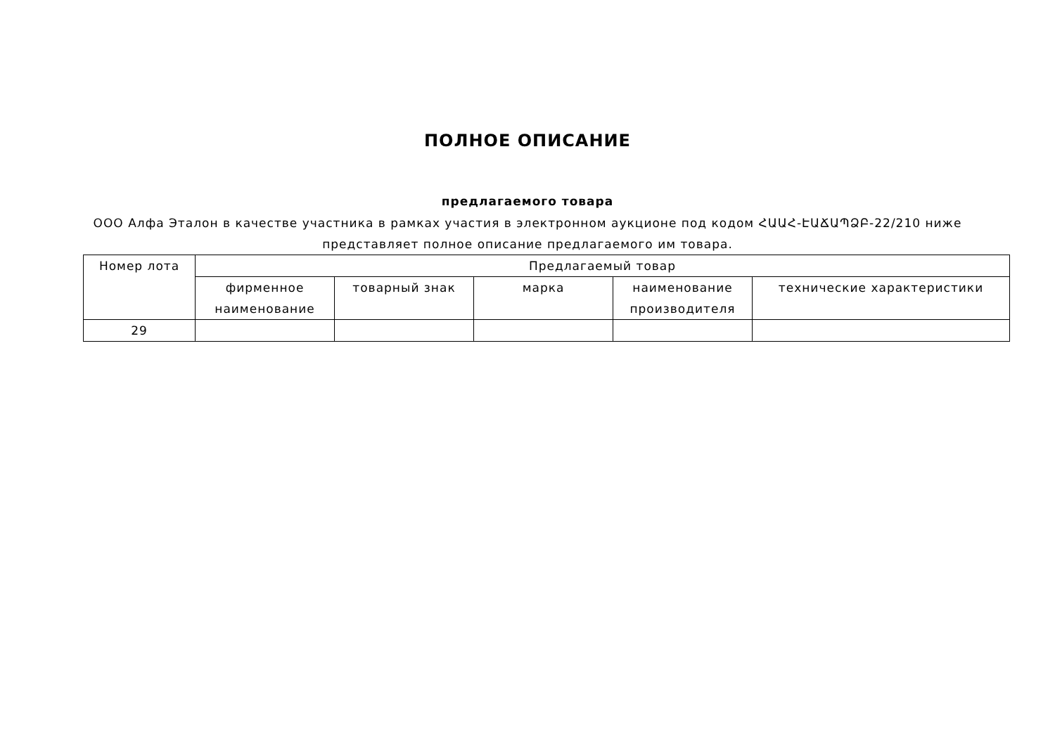ПОЛНОЕ ОПИСАНИЕ
предлагаемого товара
ООО Алфа Эталон в качестве участника в рамках участия в электронном аукционе под кодом ՀԱԱՀ-ԷԱՃԱՊՁԲ-22/210 ниже представляет полное описание предлагаемого им товара.
| Номер лота | Предлагаемый товар | | | | |
| --- | --- | --- | --- | --- | --- |
| | фирменное наименование | товарный знак | марка | наименование производителя | технические характеристики |
| 29 | | | | | |